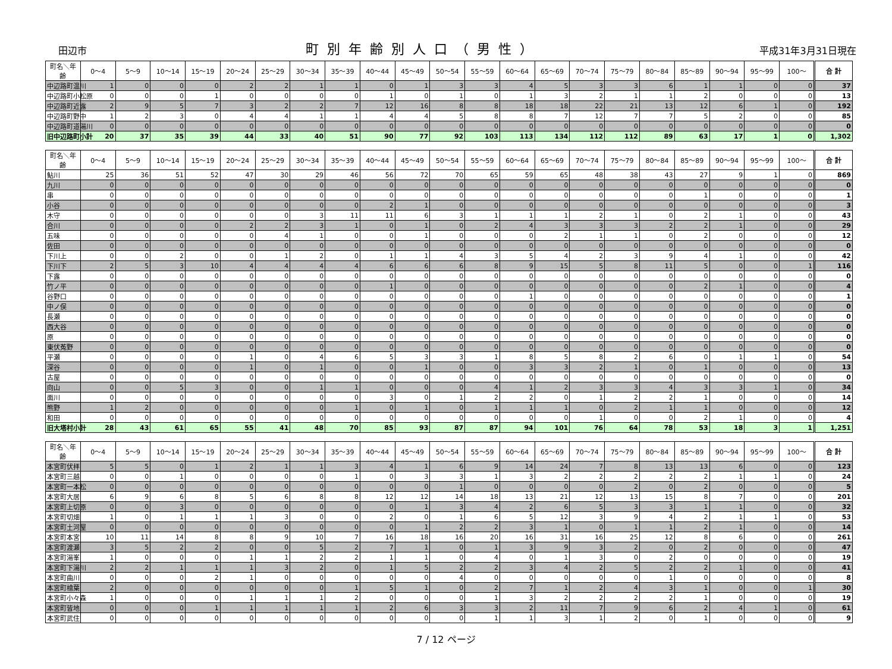田辺市 町別年齢別人口（男性） 平成31年3月31日現在
| 町名＼年齢 | 0～4 | 5～9 | 10～14 | 15～19 | 20～24 | 25～29 | 30～34 | 35～39 | 40～44 | 45～49 | 50～54 | 55～59 | 60～64 | 65～69 | 70～74 | 75～79 | 80～84 | 85～89 | 90～94 | 95～99 | 100～ | 合 計 |
| --- | --- | --- | --- | --- | --- | --- | --- | --- | --- | --- | --- | --- | --- | --- | --- | --- | --- | --- | --- | --- | --- | --- |
| 中辺路町温川 | 1 | 0 | 0 | 0 | 2 | 2 | 1 | 1 | 0 | 1 | 3 | 3 | 4 | 5 | 3 | 3 | 6 | 1 | 1 | 0 | 0 | 37 |
| 中辺路町小松原 | 0 | 0 | 0 | 1 | 0 | 0 | 0 | 0 | 1 | 0 | 1 | 0 | 1 | 3 | 2 | 1 | 1 | 2 | 0 | 0 | 0 | 13 |
| 中辺路町近露 | 2 | 9 | 5 | 7 | 3 | 2 | 2 | 7 | 12 | 16 | 8 | 8 | 18 | 18 | 22 | 21 | 13 | 12 | 6 | 1 | 0 | 192 |
| 中辺路町野中 | 1 | 2 | 3 | 0 | 4 | 4 | 1 | 1 | 4 | 4 | 5 | 8 | 8 | 7 | 12 | 7 | 7 | 5 | 2 | 0 | 0 | 85 |
| 中辺路町道湯川 | 0 | 0 | 0 | 0 | 0 | 0 | 0 | 0 | 0 | 0 | 0 | 0 | 0 | 0 | 0 | 0 | 0 | 0 | 0 | 0 | 0 | 0 |
| 旧中辺路町小計 | 20 | 37 | 35 | 39 | 44 | 33 | 40 | 51 | 90 | 77 | 92 | 103 | 113 | 134 | 112 | 112 | 89 | 63 | 17 | 1 | 0 | 1,302 |
| 町名＼年齢 | 0～4 | 5～9 | 10～14 | 15～19 | 20～24 | 25～29 | 30～34 | 35～39 | 40～44 | 45～49 | 50～54 | 55～59 | 60～64 | 65～69 | 70～74 | 75～79 | 80～84 | 85～89 | 90～94 | 95～99 | 100～ | 合 計 |
| --- | --- | --- | --- | --- | --- | --- | --- | --- | --- | --- | --- | --- | --- | --- | --- | --- | --- | --- | --- | --- | --- | --- |
| 鮎川 | 25 | 36 | 51 | 52 | 47 | 30 | 29 | 46 | 56 | 72 | 70 | 65 | 59 | 65 | 48 | 38 | 43 | 27 | 9 | 1 | 0 | 869 |
| 九川 | 0 | 0 | 0 | 0 | 0 | 0 | 0 | 0 | 0 | 0 | 0 | 0 | 0 | 0 | 0 | 0 | 0 | 0 | 0 | 0 | 0 | 0 |
| 串 | 0 | 0 | 0 | 0 | 0 | 0 | 0 | 0 | 0 | 0 | 0 | 0 | 0 | 0 | 0 | 0 | 0 | 1 | 0 | 0 | 0 | 1 |
| 小谷 | 0 | 0 | 0 | 0 | 0 | 0 | 0 | 0 | 2 | 1 | 0 | 0 | 0 | 0 | 0 | 0 | 0 | 0 | 0 | 0 | 0 | 3 |
| 木守 | 0 | 0 | 0 | 0 | 0 | 0 | 3 | 11 | 11 | 6 | 3 | 1 | 1 | 1 | 2 | 1 | 0 | 2 | 1 | 0 | 0 | 43 |
| 合川 | 0 | 0 | 0 | 0 | 2 | 2 | 3 | 1 | 0 | 1 | 0 | 2 | 4 | 3 | 3 | 3 | 2 | 2 | 1 | 0 | 0 | 29 |
| 五味 | 0 | 0 | 0 | 0 | 0 | 4 | 1 | 0 | 0 | 1 | 0 | 0 | 0 | 2 | 1 | 1 | 0 | 2 | 0 | 0 | 0 | 12 |
| 佐田 | 0 | 0 | 0 | 0 | 0 | 0 | 0 | 0 | 0 | 0 | 0 | 0 | 0 | 0 | 0 | 0 | 0 | 0 | 0 | 0 | 0 | 0 |
| 下川上 | 0 | 0 | 2 | 0 | 0 | 1 | 2 | 0 | 1 | 1 | 4 | 3 | 5 | 4 | 2 | 3 | 9 | 4 | 1 | 0 | 0 | 42 |
| 下川下 | 2 | 5 | 3 | 10 | 4 | 4 | 4 | 4 | 6 | 6 | 6 | 8 | 9 | 15 | 5 | 8 | 11 | 5 | 0 | 0 | 1 | 116 |
| 下露 | 0 | 0 | 0 | 0 | 0 | 0 | 0 | 0 | 0 | 0 | 0 | 0 | 0 | 0 | 0 | 0 | 0 | 0 | 0 | 0 | 0 | 0 |
| 竹ノ平 | 0 | 0 | 0 | 0 | 0 | 0 | 0 | 0 | 1 | 0 | 0 | 0 | 0 | 0 | 0 | 0 | 0 | 2 | 1 | 0 | 0 | 4 |
| 谷野口 | 0 | 0 | 0 | 0 | 0 | 0 | 0 | 0 | 0 | 0 | 0 | 0 | 1 | 0 | 0 | 0 | 0 | 0 | 0 | 0 | 0 | 1 |
| 中ノ俣 | 0 | 0 | 0 | 0 | 0 | 0 | 0 | 0 | 0 | 0 | 0 | 0 | 0 | 0 | 0 | 0 | 0 | 0 | 0 | 0 | 0 | 0 |
| 長瀬 | 0 | 0 | 0 | 0 | 0 | 0 | 0 | 0 | 0 | 0 | 0 | 0 | 0 | 0 | 0 | 0 | 0 | 0 | 0 | 0 | 0 | 0 |
| 西大谷 | 0 | 0 | 0 | 0 | 0 | 0 | 0 | 0 | 0 | 0 | 0 | 0 | 0 | 0 | 0 | 0 | 0 | 0 | 0 | 0 | 0 | 0 |
| 原 | 0 | 0 | 0 | 0 | 0 | 0 | 0 | 0 | 0 | 0 | 0 | 0 | 0 | 0 | 0 | 0 | 0 | 0 | 0 | 0 | 0 | 0 |
| 東伏菟野 | 0 | 0 | 0 | 0 | 0 | 0 | 0 | 0 | 0 | 0 | 0 | 0 | 0 | 0 | 0 | 0 | 0 | 0 | 0 | 0 | 0 | 0 |
| 平瀬 | 0 | 0 | 0 | 0 | 1 | 0 | 4 | 6 | 5 | 3 | 3 | 1 | 8 | 5 | 8 | 2 | 6 | 0 | 1 | 1 | 0 | 54 |
| 深谷 | 0 | 0 | 0 | 0 | 1 | 0 | 1 | 0 | 0 | 1 | 0 | 0 | 3 | 3 | 2 | 1 | 0 | 1 | 0 | 0 | 0 | 13 |
| 古屋 | 0 | 0 | 0 | 0 | 0 | 0 | 0 | 0 | 0 | 0 | 0 | 0 | 0 | 0 | 0 | 0 | 0 | 0 | 0 | 0 | 0 | 0 |
| 向山 | 0 | 0 | 5 | 3 | 0 | 0 | 1 | 1 | 0 | 0 | 0 | 4 | 1 | 2 | 3 | 3 | 4 | 3 | 3 | 1 | 0 | 34 |
| 面川 | 0 | 0 | 0 | 0 | 0 | 0 | 0 | 0 | 3 | 0 | 1 | 2 | 2 | 0 | 1 | 2 | 2 | 1 | 0 | 0 | 0 | 14 |
| 熊野 | 1 | 2 | 0 | 0 | 0 | 0 | 0 | 1 | 0 | 1 | 0 | 1 | 1 | 1 | 0 | 2 | 1 | 1 | 0 | 0 | 0 | 12 |
| 和田 | 0 | 0 | 0 | 0 | 0 | 0 | 0 | 0 | 0 | 0 | 0 | 0 | 0 | 0 | 1 | 0 | 0 | 2 | 1 | 0 | 0 | 4 |
| 旧大塔村小計 | 28 | 43 | 61 | 65 | 55 | 41 | 48 | 70 | 85 | 93 | 87 | 87 | 94 | 101 | 76 | 64 | 78 | 53 | 18 | 3 | 1 | 1,251 |
| 町名＼年齢 | 0～4 | 5～9 | 10～14 | 15～19 | 20～24 | 25～29 | 30～34 | 35～39 | 40～44 | 45～49 | 50～54 | 55～59 | 60～64 | 65～69 | 70～74 | 75～79 | 80～84 | 85～89 | 90～94 | 95～99 | 100～ | 合 計 |
| --- | --- | --- | --- | --- | --- | --- | --- | --- | --- | --- | --- | --- | --- | --- | --- | --- | --- | --- | --- | --- | --- | --- |
| 本宮町伏拝 | 5 | 5 | 0 | 1 | 2 | 1 | 1 | 3 | 4 | 1 | 6 | 9 | 14 | 24 | 7 | 8 | 13 | 13 | 6 | 0 | 0 | 123 |
| 本宮町三越 | 0 | 0 | 1 | 0 | 0 | 0 | 0 | 1 | 0 | 3 | 3 | 1 | 3 | 2 | 2 | 2 | 2 | 2 | 1 | 1 | 0 | 24 |
| 本宮町一本松 | 0 | 0 | 0 | 0 | 0 | 0 | 0 | 0 | 0 | 0 | 1 | 0 | 0 | 0 | 0 | 2 | 0 | 2 | 0 | 0 | 0 | 5 |
| 本宮町大居 | 6 | 9 | 6 | 8 | 5 | 6 | 8 | 8 | 12 | 12 | 14 | 18 | 13 | 21 | 12 | 13 | 15 | 8 | 7 | 0 | 0 | 201 |
| 本宮町上切原 | 0 | 0 | 3 | 0 | 0 | 0 | 0 | 0 | 0 | 1 | 3 | 4 | 2 | 6 | 5 | 3 | 3 | 1 | 1 | 0 | 0 | 32 |
| 本宮町切畑 | 1 | 0 | 1 | 1 | 1 | 3 | 0 | 0 | 2 | 0 | 1 | 6 | 5 | 12 | 3 | 9 | 4 | 2 | 1 | 1 | 0 | 53 |
| 本宮町土河屋 | 0 | 0 | 0 | 0 | 0 | 0 | 0 | 0 | 0 | 1 | 2 | 2 | 3 | 1 | 0 | 1 | 1 | 2 | 1 | 0 | 0 | 14 |
| 本宮町本宮 | 10 | 11 | 14 | 8 | 8 | 9 | 10 | 7 | 16 | 18 | 16 | 20 | 16 | 31 | 16 | 25 | 12 | 8 | 6 | 0 | 0 | 261 |
| 本宮町渡瀬 | 3 | 5 | 2 | 2 | 0 | 0 | 5 | 2 | 7 | 1 | 0 | 1 | 3 | 9 | 3 | 2 | 0 | 2 | 0 | 0 | 0 | 47 |
| 本宮町湯峯 | 1 | 0 | 0 | 0 | 1 | 1 | 2 | 2 | 1 | 1 | 0 | 4 | 0 | 1 | 3 | 0 | 2 | 0 | 0 | 0 | 0 | 19 |
| 本宮町下湯川 | 2 | 2 | 1 | 1 | 1 | 3 | 2 | 0 | 1 | 5 | 2 | 2 | 3 | 4 | 2 | 5 | 2 | 2 | 1 | 0 | 0 | 41 |
| 本宮町曲川 | 0 | 0 | 0 | 2 | 1 | 0 | 0 | 0 | 0 | 0 | 4 | 0 | 0 | 0 | 0 | 0 | 1 | 0 | 0 | 0 | 0 | 8 |
| 本宮町檜葉 | 2 | 0 | 0 | 0 | 0 | 0 | 0 | 1 | 5 | 1 | 0 | 2 | 7 | 1 | 2 | 4 | 3 | 1 | 0 | 0 | 1 | 30 |
| 本宮町小々森 | 1 | 0 | 0 | 0 | 1 | 1 | 1 | 2 | 0 | 0 | 0 | 1 | 3 | 2 | 2 | 2 | 2 | 1 | 0 | 0 | 0 | 19 |
| 本宮町皆地 | 0 | 0 | 0 | 1 | 1 | 1 | 1 | 1 | 2 | 6 | 3 | 3 | 2 | 11 | 7 | 9 | 6 | 2 | 4 | 1 | 0 | 61 |
| 本宮町武住 | 0 | 0 | 0 | 0 | 0 | 0 | 0 | 0 | 0 | 0 | 0 | 1 | 1 | 3 | 1 | 2 | 0 | 1 | 0 | 0 | 0 | 9 |
7 / 12 ページ